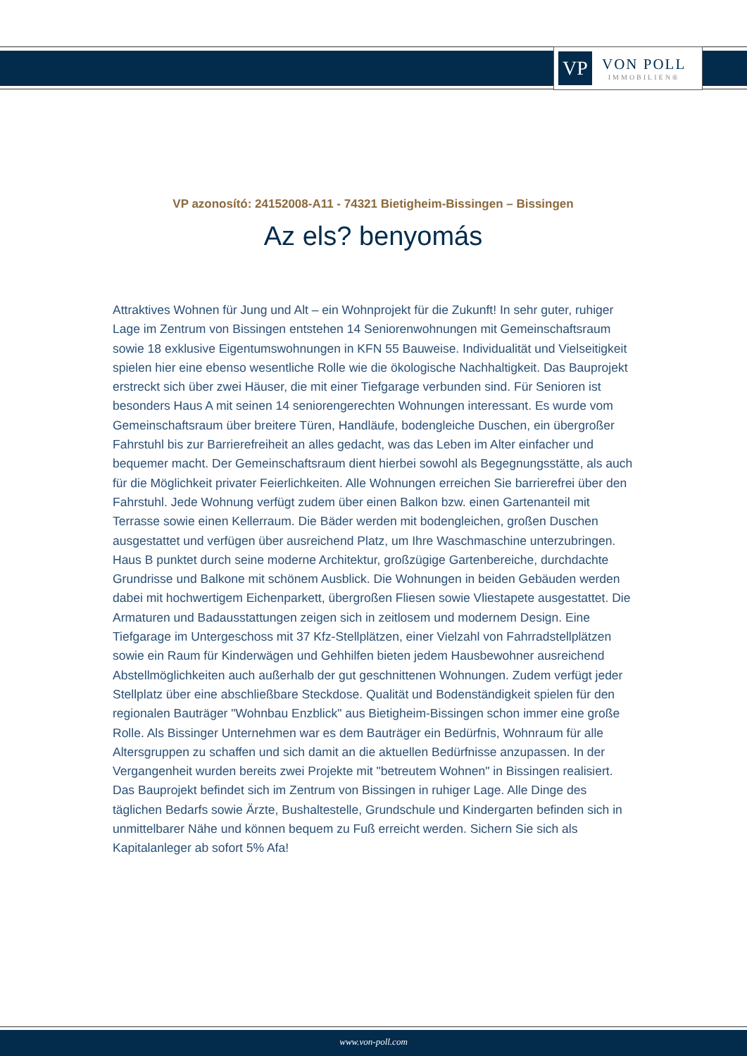VP
VON POLL
IMMOBILIEN®
VP azonosító: 24152008-A11 - 74321 Bietigheim-Bissingen – Bissingen
Az els? benyomás
Attraktives Wohnen für Jung und Alt – ein Wohnprojekt für die Zukunft! In sehr guter, ruhiger Lage im Zentrum von Bissingen entstehen 14 Seniorenwohnungen mit Gemeinschaftsraum sowie 18 exklusive Eigentumswohnungen in KFN 55 Bauweise. Individualität und Vielseitigkeit spielen hier eine ebenso wesentliche Rolle wie die ökologische Nachhaltigkeit. Das Bauprojekt erstreckt sich über zwei Häuser, die mit einer Tiefgarage verbunden sind. Für Senioren ist besonders Haus A mit seinen 14 seniorengerechten Wohnungen interessant. Es wurde vom Gemeinschaftsraum über breitere Türen, Handläufe, bodengleiche Duschen, ein übergroßer Fahrstuhl bis zur Barrierefreiheit an alles gedacht, was das Leben im Alter einfacher und bequemer macht. Der Gemeinschaftsraum dient hierbei sowohl als Begegnungsstätte, als auch für die Möglichkeit privater Feierlichkeiten. Alle Wohnungen erreichen Sie barrierefrei über den Fahrstuhl. Jede Wohnung verfügt zudem über einen Balkon bzw. einen Gartenanteil mit Terrasse sowie einen Kellerraum. Die Bäder werden mit bodengleichen, großen Duschen ausgestattet und verfügen über ausreichend Platz, um Ihre Waschmaschine unterzubringen. Haus B punktet durch seine moderne Architektur, großzügige Gartenbereiche, durchdachte Grundrisse und Balkone mit schönem Ausblick. Die Wohnungen in beiden Gebäuden werden dabei mit hochwertigem Eichenparkett, übergroßen Fliesen sowie Vliestapete ausgestattet. Die Armaturen und Badausstattungen zeigen sich in zeitlosem und modernem Design. Eine Tiefgarage im Untergeschoss mit 37 Kfz-Stellplätzen, einer Vielzahl von Fahrradstellplätzen sowie ein Raum für Kinderwägen und Gehhilfen bieten jedem Hausbewohner ausreichend Abstellmöglichkeiten auch außerhalb der gut geschnittenen Wohnungen. Zudem verfügt jeder Stellplatz über eine abschließbare Steckdose. Qualität und Bodenständigkeit spielen für den regionalen Bauträger "Wohnbau Enzblick" aus Bietigheim-Bissingen schon immer eine große Rolle. Als Bissinger Unternehmen war es dem Bauträger ein Bedürfnis, Wohnraum für alle Altersgruppen zu schaffen und sich damit an die aktuellen Bedürfnisse anzupassen. In der Vergangenheit wurden bereits zwei Projekte mit "betreutem Wohnen" in Bissingen realisiert. Das Bauprojekt befindet sich im Zentrum von Bissingen in ruhiger Lage. Alle Dinge des täglichen Bedarfs sowie Ärzte, Bushaltestelle, Grundschule und Kindergarten befinden sich in unmittelbarer Nähe und können bequem zu Fuß erreicht werden. Sichern Sie sich als Kapitalanleger ab sofort 5% Afa!
www.von-poll.com